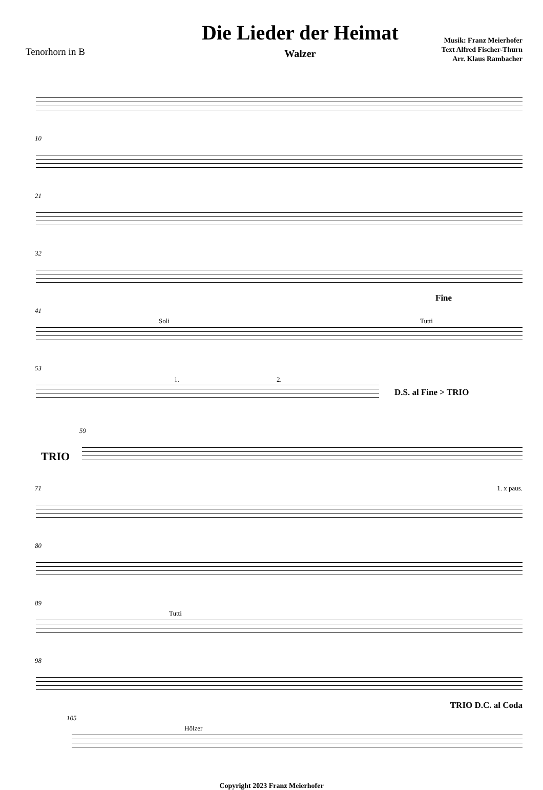Tenorhorn in B
Die Lieder der Heimat
Walzer
Musik: Franz Meierhofer
Text Alfred Fischer-Thurn
Arr. Klaus Rambacher
10
21
32
Fine
41
Soli Tutti
53
1. 2.
D.S. al Fine > TRIO
59
TRIO
71 1. x paus.
80
89
Tutti
98
TRIO D.C. al Coda
105
Hölzer
Copyright 2023 Franz Meierhofer